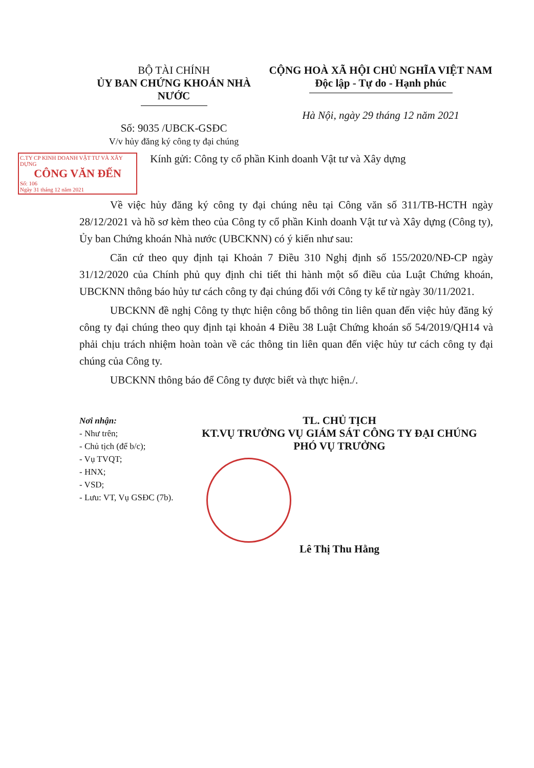BỘ TÀI CHÍNH
ỦY BAN CHỨNG KHOÁN NHÀ NƯỚC
Số: 9035 /UBCK-GSĐC
V/v hủy đăng ký công ty đại chúng
CỘNG HOÀ XÃ HỘI CHỦ NGHĨA VIỆT NAM
Độc lập - Tự do - Hạnh phúc
Hà Nội, ngày 29 tháng 12 năm 2021
C.TY CP KINH DOANH VẬT TƯ VÀ XÂY DỰNG
CÔNG VĂN ĐẾN
Số: 106
Ngày 31 tháng 12 năm 2021
Kính gửi: Công ty cổ phần Kinh doanh Vật tư và Xây dựng
Về việc hủy đăng ký công ty đại chúng nêu tại Công văn số 311/TB-HCTH ngày 28/12/2021 và hồ sơ kèm theo của Công ty cổ phần Kinh doanh Vật tư và Xây dựng (Công ty), Ủy ban Chứng khoán Nhà nước (UBCKNN) có ý kiến như sau:
Căn cứ theo quy định tại Khoản 7 Điều 310 Nghị định số 155/2020/NĐ-CP ngày 31/12/2020 của Chính phủ quy định chi tiết thi hành một số điều của Luật Chứng khoán, UBCKNN thông báo hủy tư cách công ty đại chúng đối với Công ty kể từ ngày 30/11/2021.
UBCKNN đề nghị Công ty thực hiện công bố thông tin liên quan đến việc hủy đăng ký công ty đại chúng theo quy định tại khoản 4 Điều 38 Luật Chứng khoán số 54/2019/QH14 và phải chịu trách nhiệm hoàn toàn về các thông tin liên quan đến việc hủy tư cách công ty đại chúng của Công ty.
UBCKNN thông báo để Công ty được biết và thực hiện./.
Nơi nhận:
- Như trên;
- Chủ tịch (để b/c);
- Vụ TVQT;
- HNX;
- VSD;
- Lưu: VT, Vụ GSĐC (7b).
TL. CHỦ TỊCH
KT.VỤ TRƯỞNG VỤ GIÁM SÁT CÔNG TY ĐẠI CHÚNG
PHÓ VỤ TRƯỞNG
Lê Thị Thu Hằng